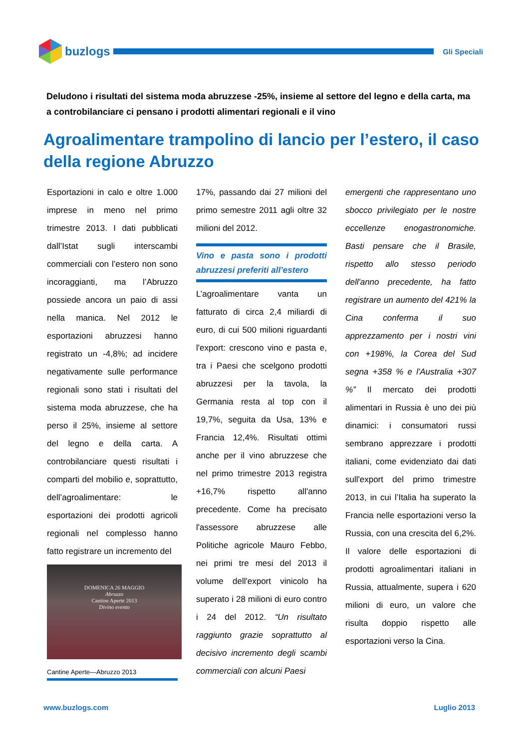buzlogs
Gli Speciali
Deludono i risultati del sistema moda abruzzese -25%, insieme al settore del legno e della carta, ma a controbilanciare ci pensano i prodotti alimentari regionali e il vino
Agroalimentare trampolino di lancio per l’estero, il caso della regione Abruzzo
Esportazioni in calo e oltre 1.000 imprese in meno nel primo trimestre 2013. I dati pubblicati dall’Istat sugli interscambi commerciali con l’estero non sono incoraggianti, ma l’Abruzzo possiede ancora un paio di assi nella manica. Nel 2012 le esportazioni abruzzesi hanno registrato un -4,8%; ad incidere negativamente sulle performance regionali sono stati i risultati del sistema moda abruzzese, che ha perso il 25%, insieme al settore del legno e della carta. A controbilanciare questi risultati i comparti del mobilio e, soprattutto, dell’agroalimentare: le esportazioni dei prodotti agricoli regionali nel complesso hanno fatto registrare un incremento del
DOMENICA 26 MAGGIO
Abruzzo
Cantine Aperte 2013
Divino evento
Cantine Aperte—Abruzzo 2013
17%, passando dai 27 milioni del primo semestre 2011 agli oltre 32 milioni del 2012.
Vino e pasta sono i prodotti abruzzesi preferiti all’estero
L’agroalimentare vanta un fatturato di circa 2,4 miliardi di euro, di cui 500 milioni riguardanti l'export: crescono vino e pasta e, tra i Paesi che scelgono prodotti abruzzesi per la tavola, la Germania resta al top con il 19,7%, seguita da Usa, 13% e Francia 12,4%. Risultati ottimi anche per il vino abruzzese che nel primo trimestre 2013 registra +16,7% rispetto all'anno precedente. Come ha precisato l'assessore abruzzese alle Politiche agricole Mauro Febbo, nei primi tre mesi del 2013 il volume dell'export vinicolo ha superato i 28 milioni di euro contro i 24 del 2012. “Un risultato raggiunto grazie soprattutto al decisivo incremento degli scambi commerciali con alcuni Paesi
emergenti che rappresentano uno sbocco privilegiato per le nostre eccellenze enogastronomiche. Basti pensare che il Brasile, rispetto allo stesso periodo dell'anno precedente, ha fatto registrare un aumento del 421% la Cina conferma il suo apprezzamento per i nostri vini con +198%, la Corea del Sud segna +358 % e l'Australia +307 %” Il mercato dei prodotti alimentari in Russia è uno dei più dinamici: i consumatori russi sembrano apprezzare i prodotti italiani, come evidenziato dai dati sull'export del primo trimestre 2013, in cui l’Italia ha superato la Francia nelle esportazioni verso la Russia, con una crescita del 6,2%. Il valore delle esportazioni di prodotti agroalimentari italiani in Russia, attualmente, supera i 620 milioni di euro, un valore che risulta doppio rispetto alle esportazioni verso la Cina.
www.buzlogs.com Luglio 2013